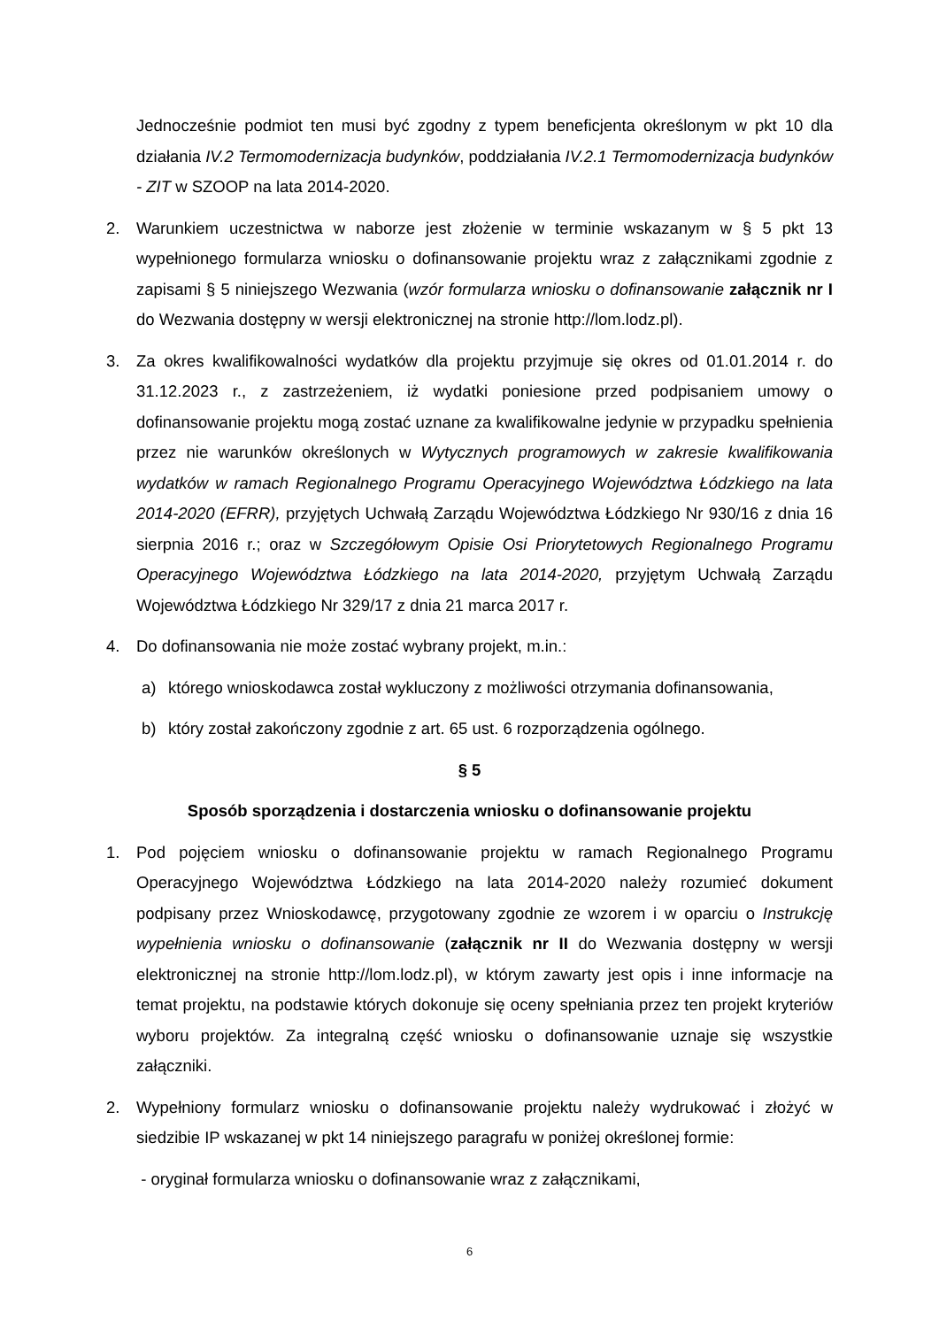Jednocześnie podmiot ten musi być zgodny z typem beneficjenta określonym w pkt 10 dla działania IV.2 Termomodernizacja budynków, poddziałania IV.2.1 Termomodernizacja budynków - ZIT w SZOOP na lata 2014-2020.
2. Warunkiem uczestnictwa w naborze jest złożenie w terminie wskazanym w § 5 pkt 13 wypełnionego formularza wniosku o dofinansowanie projektu wraz z załącznikami zgodnie z zapisami § 5 niniejszego Wezwania (wzór formularza wniosku o dofinansowanie załącznik nr I do Wezwania dostępny w wersji elektronicznej na stronie http://lom.lodz.pl).
3. Za okres kwalifikowalności wydatków dla projektu przyjmuje się okres od 01.01.2014 r. do 31.12.2023 r., z zastrzeżeniem, iż wydatki poniesione przed podpisaniem umowy o dofinansowanie projektu mogą zostać uznane za kwalifikowalne jedynie w przypadku spełnienia przez nie warunków określonych w Wytycznych programowych w zakresie kwalifikowania wydatków w ramach Regionalnego Programu Operacyjnego Województwa Łódzkiego na lata 2014-2020 (EFRR), przyjętych Uchwałą Zarządu Województwa Łódzkiego Nr 930/16 z dnia 16 sierpnia 2016 r.; oraz w Szczegółowym Opisie Osi Priorytetowych Regionalnego Programu Operacyjnego Województwa Łódzkiego na lata 2014-2020, przyjętym Uchwałą Zarządu Województwa Łódzkiego Nr 329/17 z dnia 21 marca 2017 r.
4. Do dofinansowania nie może zostać wybrany projekt, m.in.:
a) którego wnioskodawca został wykluczony z możliwości otrzymania dofinansowania,
b) który został zakończony zgodnie z art. 65 ust. 6 rozporządzenia ogólnego.
§ 5
Sposób sporządzenia i dostarczenia wniosku o dofinansowanie projektu
1. Pod pojęciem wniosku o dofinansowanie projektu w ramach Regionalnego Programu Operacyjnego Województwa Łódzkiego na lata 2014-2020 należy rozumieć dokument podpisany przez Wnioskodawcę, przygotowany zgodnie ze wzorem i w oparciu o Instrukcję wypełnienia wniosku o dofinansowanie (załącznik nr II do Wezwania dostępny w wersji elektronicznej na stronie http://lom.lodz.pl), w którym zawarty jest opis i inne informacje na temat projektu, na podstawie których dokonuje się oceny spełniania przez ten projekt kryteriów wyboru projektów. Za integralną część wniosku o dofinansowanie uznaje się wszystkie załączniki.
2. Wypełniony formularz wniosku o dofinansowanie projektu należy wydrukować i złożyć w siedzibie IP wskazanej w pkt 14 niniejszego paragrafu w poniżej określonej formie:
- oryginał formularza wniosku o dofinansowanie wraz z załącznikami,
6